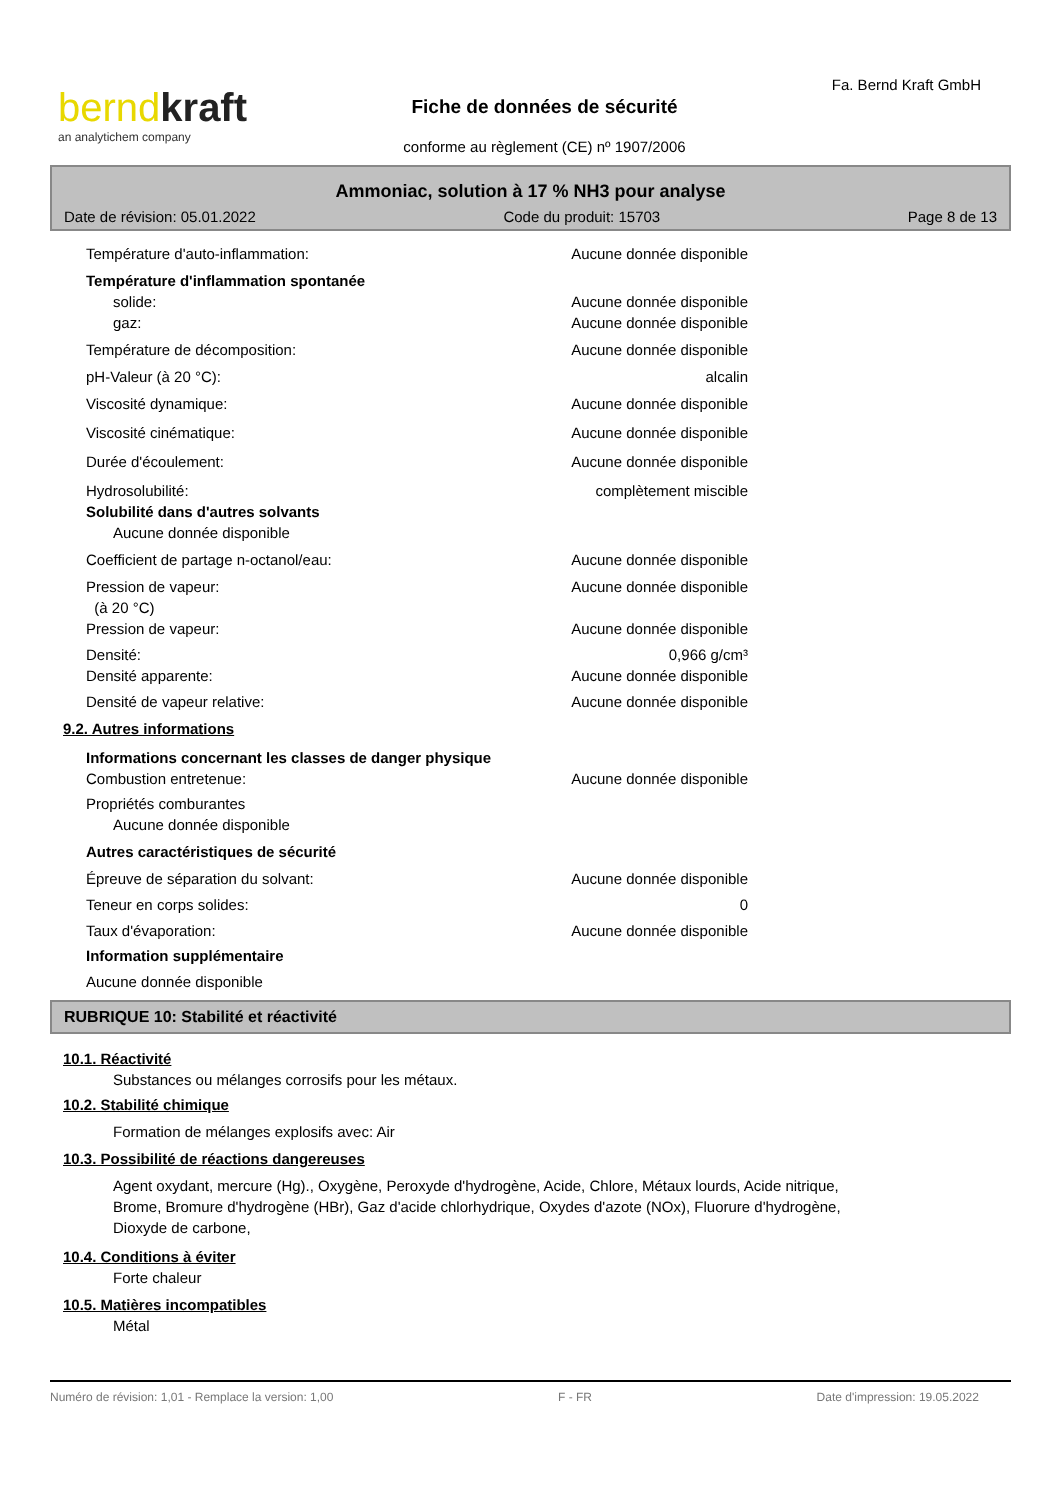bernd kraft
an analytichem company
Fa. Bernd Kraft GmbH
Fiche de données de sécurité
conforme au règlement (CE) nº 1907/2006
Ammoniac, solution à 17 % NH3 pour analyse
Date de révision: 05.01.2022 Code du produit: 15703 Page 8 de 13
Température d'auto-inflammation: Aucune donnée disponible
Température d'inflammation spontanée
solide: Aucune donnée disponible
gaz: Aucune donnée disponible
Température de décomposition: Aucune donnée disponible
pH-Valeur (à 20 °C): alcalin
Viscosité dynamique: Aucune donnée disponible
Viscosité cinématique: Aucune donnée disponible
Durée d'écoulement: Aucune donnée disponible
Hydrosolubilité: complètement miscible
Solubilité dans d'autres solvants
Aucune donnée disponible
Coefficient de partage n-octanol/eau: Aucune donnée disponible
Pression de vapeur:
(à 20 °C) Aucune donnée disponible
Pression de vapeur: Aucune donnée disponible
Densité: 0,966 g/cm³
Densité apparente: Aucune donnée disponible
Densité de vapeur relative: Aucune donnée disponible
9.2. Autres informations
Informations concernant les classes de danger physique
Combustion entretenue: Aucune donnée disponible
Propriétés comburantes
Aucune donnée disponible
Autres caractéristiques de sécurité
Épreuve de séparation du solvant: Aucune donnée disponible
Teneur en corps solides: 0
Taux d'évaporation: Aucune donnée disponible
Information supplémentaire
Aucune donnée disponible
RUBRIQUE 10: Stabilité et réactivité
10.1. Réactivité
Substances ou mélanges corrosifs pour les métaux.
10.2. Stabilité chimique
Formation de mélanges explosifs avec: Air
10.3. Possibilité de réactions dangereuses
Agent oxydant, mercure (Hg)., Oxygène, Peroxyde d'hydrogène, Acide, Chlore, Métaux lourds, Acide nitrique,
Brome, Bromure d'hydrogène (HBr), Gaz d'acide chlorhydrique, Oxydes d'azote (NOx), Fluorure d'hydrogène,
Dioxyde de carbone,
10.4. Conditions à éviter
Forte chaleur
10.5. Matières incompatibles
Métal
Numéro de révision: 1,01 - Remplace la version: 1,00 F - FR Date d'impression: 19.05.2022